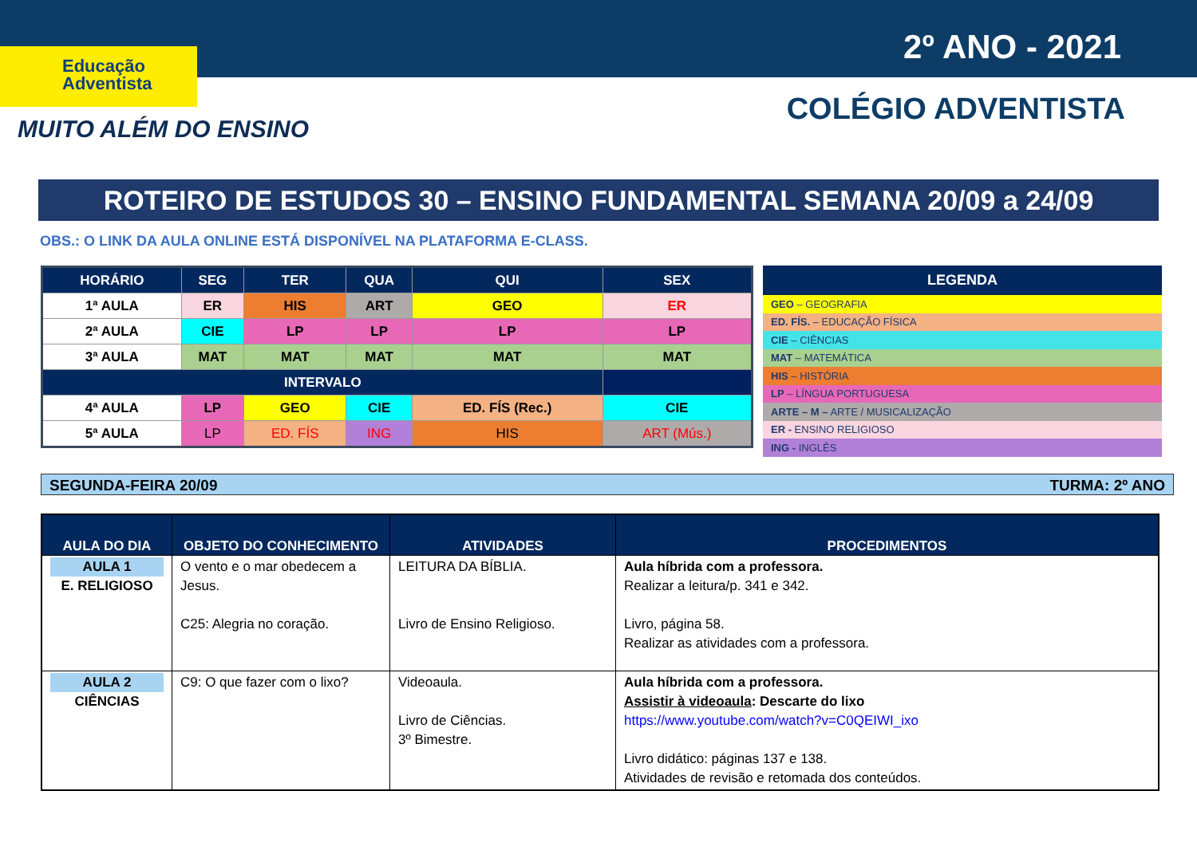Educação
Adventista
MUITO ALÉM DO ENSINO
2º ANO - 2021
COLÉGIO ADVENTISTA
ROTEIRO DE ESTUDOS 30 – ENSINO FUNDAMENTAL SEMANA 20/09 a 24/09
OBS.: O LINK DA AULA ONLINE ESTÁ DISPONÍVEL NA PLATAFORMA E-CLASS.
| HORÁRIO | SEG | TER | QUA | QUI | SEX |
| --- | --- | --- | --- | --- | --- |
| 1ª AULA | ER | HIS | ART | GEO | ER |
| 2ª AULA | CIE | LP | LP | LP | LP |
| 3ª AULA | MAT | MAT | MAT | MAT | MAT |
| INTERVALO | | | | | |
| 4ª AULA | LP | GEO | CIE | ED. FÍS (Rec.) | CIE |
| 5ª AULA | LP | ED. FÍS | ING | HIS | ART (Mús.) |
| LEGENDA |
| --- |
| GEO – GEOGRAFIA |
| ED. FÍS. – EDUCAÇÃO FÍSICA |
| CIE – CIÊNCIAS |
| MAT – MATEMÁTICA |
| HIS – HISTÓRIA |
| LP – LÍNGUA PORTUGUESA |
| ARTE – M – ARTE / MUSICALIZAÇÃO |
| ER - ENSINO RELIGIOSO |
| ING - INGLÊS |
SEGUNDA-FEIRA 20/09 TURMA: 2º ANO
| AULA DO DIA | OBJETO DO CONHECIMENTO | ATIVIDADES | PROCEDIMENTOS |
| --- | --- | --- | --- |
| AULA 1 E. RELIGIOSO | O vento e o mar obedecem a Jesus. C25: Alegria no coração. | LEITURA DA BÍBLIA. Livro de Ensino Religioso. | Aula híbrida com a professora. Realizar a leitura/p. 341 e 342. Livro, página 58. Realizar as atividades com a professora. |
| AULA 2 CIÊNCIAS | C9: O que fazer com o lixo? | Videoaula. Livro de Ciências. 3º Bimestre. | Aula híbrida com a professora. Assistir à videoaula : Descarte do lixo https://www.youtube.com/watch?v=C0QEIWI_ixo Livro didático: páginas 137 e 138. Atividades de revisão e retomada dos conteúdos. |